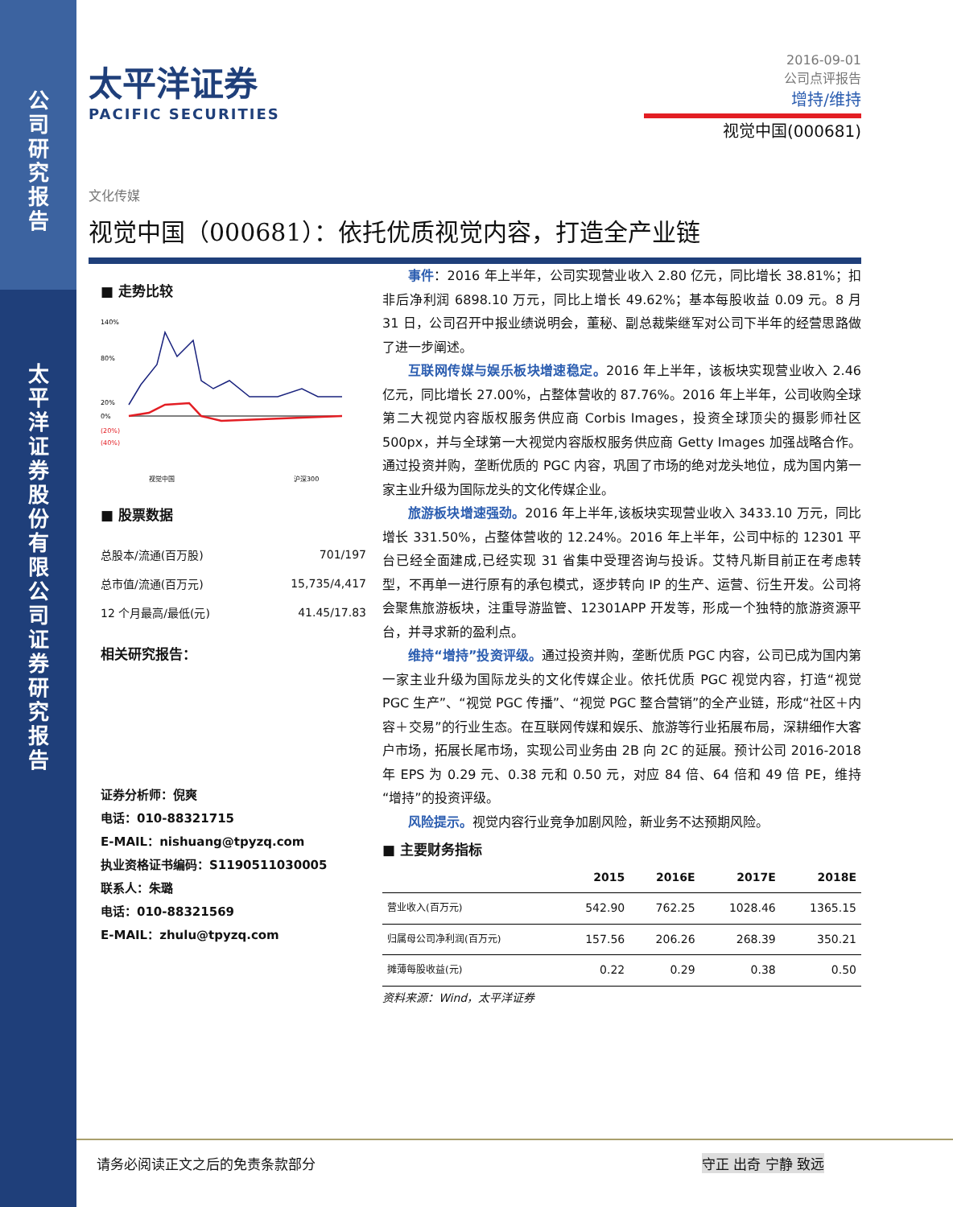公
司
研
究
报
告
太
平
洋
证
券
股
份
有
限
公
司
证
券
研
究
报
告
太平洋证券
PACIFIC SECURITIES
2016-09-01
公司点评报告
增持/维持
视觉中国(000681)
文化传媒
视觉中国（000681）：依托优质视觉内容，打造全产业链
■ 走势比较
140%
80%
20%
0%
(20%)
(40%)
视觉中国
沪深300
■ 股票数据
| 总股本/流通(百万股) | 701/197 |
| 总市值/流通(百万元) | 15,735/4,417 |
| 12 个月最高/最低(元) | 41.45/17.83 |
相关研究报告：
证券分析师：倪爽
电话：010-88321715
E-MAIL：nishuang@tpyzq.com
执业资格证书编码：S1190511030005
联系人：朱璐
电话：010-88321569
E-MAIL：zhulu@tpyzq.com
事件：2016 年上半年，公司实现营业收入 2.80 亿元，同比增长 38.81%；扣非后净利润 6898.10 万元，同比上增长 49.62%；基本每股收益 0.09 元。8 月 31 日，公司召开中报业绩说明会，董秘、副总裁柴继军对公司下半年的经营思路做了进一步阐述。
互联网传媒与娱乐板块增速稳定。2016 年上半年，该板块实现营业收入 2.46 亿元，同比增长 27.00%，占整体营收的 87.76%。2016 年上半年，公司收购全球第二大视觉内容版权服务供应商 Corbis Images，投资全球顶尖的摄影师社区 500px，并与全球第一大视觉内容版权服务供应商 Getty Images 加强战略合作。通过投资并购，垄断优质的 PGC 内容，巩固了市场的绝对龙头地位，成为国内第一家主业升级为国际龙头的文化传媒企业。
旅游板块增速强劲。2016 年上半年,该板块实现营业收入 3433.10 万元，同比增长 331.50%，占整体营收的 12.24%。2016 年上半年，公司中标的 12301 平台已经全面建成,已经实现 31 省集中受理咨询与投诉。艾特凡斯目前正在考虑转型，不再单一进行原有的承包模式，逐步转向 IP 的生产、运营、衍生开发。公司将会聚焦旅游板块，注重导游监管、12301APP 开发等，形成一个独特的旅游资源平台，并寻求新的盈利点。
维持“增持”投资评级。通过投资并购，垄断优质 PGC 内容，公司已成为国内第一家主业升级为国际龙头的文化传媒企业。依托优质 PGC 视觉内容，打造“视觉 PGC 生产”、“视觉 PGC 传播”、“视觉 PGC 整合营销”的全产业链，形成“社区＋内容＋交易”的行业生态。在互联网传媒和娱乐、旅游等行业拓展布局，深耕细作大客户市场，拓展长尾市场，实现公司业务由 2B 向 2C 的延展。预计公司 2016-2018 年 EPS 为 0.29 元、0.38 元和 0.50 元，对应 84 倍、64 倍和 49 倍 PE，维持“增持”的投资评级。
风险提示。视觉内容行业竞争加剧风险，新业务不达预期风险。
■ 主要财务指标
| | 2015 | 2016E | 2017E | 2018E |
| --- | --- | --- | --- | --- |
| 营业收入(百万元) | 542.90 | 762.25 | 1028.46 | 1365.15 |
| 归属母公司净利润(百万元) | 157.56 | 206.26 | 268.39 | 350.21 |
| 摊薄每股收益(元) | 0.22 | 0.29 | 0.38 | 0.50 |
资料来源：Wind，太平洋证券
请务必阅读正文之后的免责条款部分 守正 出奇 宁静 致远